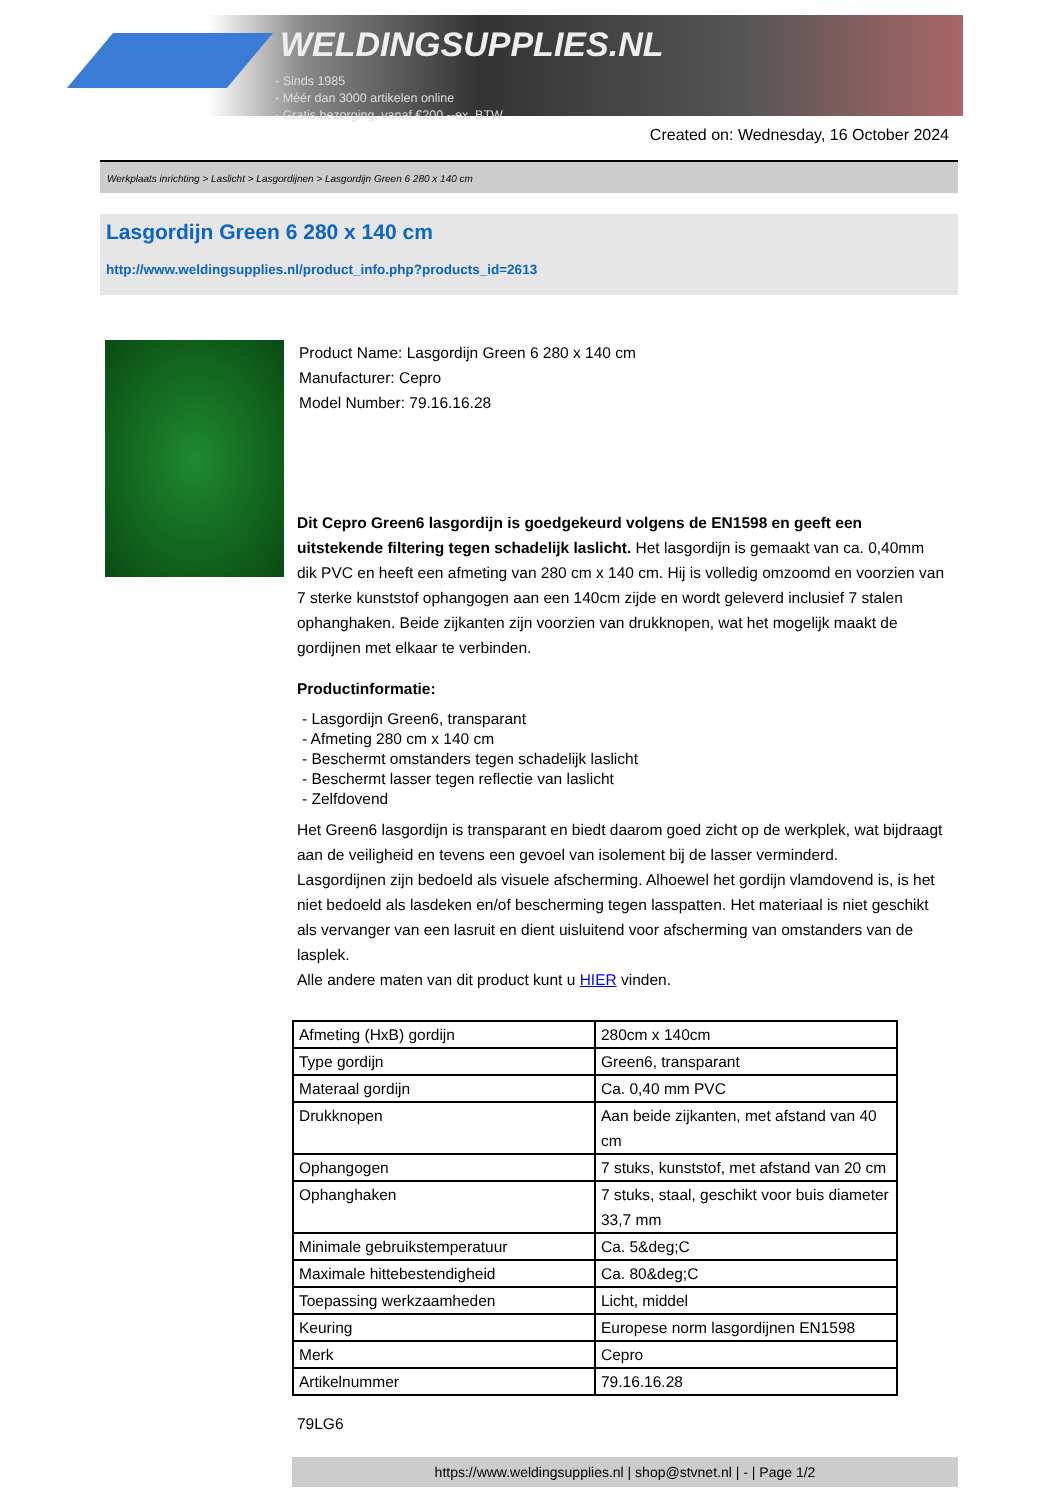WELDINGSUPPLIES.NL
- Sinds 1985
- Méér dan 3000 artikelen online
- Gratis bezorging, vanaf €200,--ex. BTW
Created on: Wednesday, 16 October 2024
Werkplaats inrichting > Laslicht > Lasgordijnen > Lasgordijn Green 6 280 x 140 cm
Lasgordijn Green 6 280 x 140 cm
http://www.weldingsupplies.nl/product_info.php?products_id=2613
Product Name: Lasgordijn Green 6 280 x 140 cm
Manufacturer: Cepro
Model Number: 79.16.16.28
Dit Cepro Green6 lasgordijn is goedgekeurd volgens de EN1598 en geeft een uitstekende filtering tegen schadelijk laslicht. Het lasgordijn is gemaakt van ca. 0,40mm dik PVC en heeft een afmeting van 280 cm x 140 cm. Hij is volledig omzoomd en voorzien van 7 sterke kunststof ophangogen aan een 140cm zijde en wordt geleverd inclusief 7 stalen ophanghaken. Beide zijkanten zijn voorzien van drukknopen, wat het mogelijk maakt de gordijnen met elkaar te verbinden.
Productinformatie:
- Lasgordijn Green6, transparant
- Afmeting 280 cm x 140 cm
- Beschermt omstanders tegen schadelijk laslicht
- Beschermt lasser tegen reflectie van laslicht
- Zelfdovend
Het Green6 lasgordijn is transparant en biedt daarom goed zicht op de werkplek, wat bijdraagt aan de veiligheid en tevens een gevoel van isolement bij de lasser verminderd.
Lasgordijnen zijn bedoeld als visuele afscherming. Alhoewel het gordijn vlamdovend is, is het niet bedoeld als lasdeken en/of bescherming tegen lasspatten. Het materiaal is niet geschikt als vervanger van een lasruit en dient uisluitend voor afscherming van omstanders van de lasplek.
Alle andere maten van dit product kunt u HIER vinden.
| Afmeting (HxB) gordijn | 280cm x 140cm |
| Type gordijn | Green6, transparant |
| Materaal gordijn | Ca. 0,40 mm PVC |
| Drukknopen | Aan beide zijkanten, met afstand van 40 cm |
| Ophangogen | 7 stuks, kunststof, met afstand van 20 cm |
| Ophanghaken | 7 stuks, staal, geschikt voor buis diameter 33,7 mm |
| Minimale gebruikstemperatuur | Ca. 5&deg;C |
| Maximale hittebestendigheid | Ca. 80&deg;C |
| Toepassing werkzaamheden | Licht, middel |
| Keuring | Europese norm lasgordijnen EN1598 |
| Merk | Cepro |
| Artikelnummer | 79.16.16.28 |
79LG6
https://www.weldingsupplies.nl | shop@stvnet.nl | - | Page 1/2